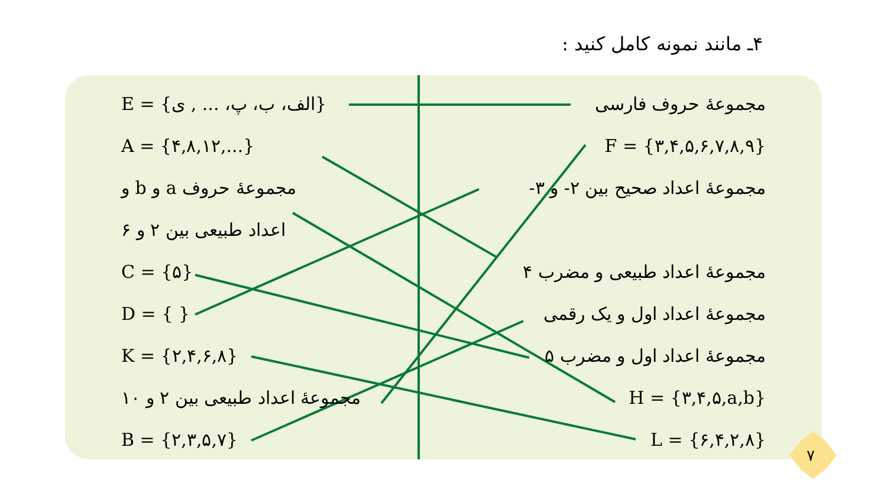۴ـ مانند نمونه کامل کنید :
E = {الف، ب، پ، ... , ی}
A = {۴,۸,۱۲,...}
مجموعهٔ حروف a و b و
اعداد طبیعی بین ۲ و ۶
C = {۵}
D = { }
K = {۲,۴,۶,۸}
مجموعهٔ اعداد طبیعی بین ۲ و ۱۰
B = {۲,۳,۵,۷}
مجموعهٔ حروف فارسی
F = {۳,۴,۵,۶,۷,۸,۹}
مجموعهٔ اعداد صحیح بین ۲- و ۳-
مجموعهٔ اعداد طبیعی و مضرب ۴
مجموعهٔ اعداد اول و یک رقمی
مجموعهٔ اعداد اول و مضرب ۵
H = {۳,۴,۵,a,b}
L = {۶,۴,۲,۸}
۷